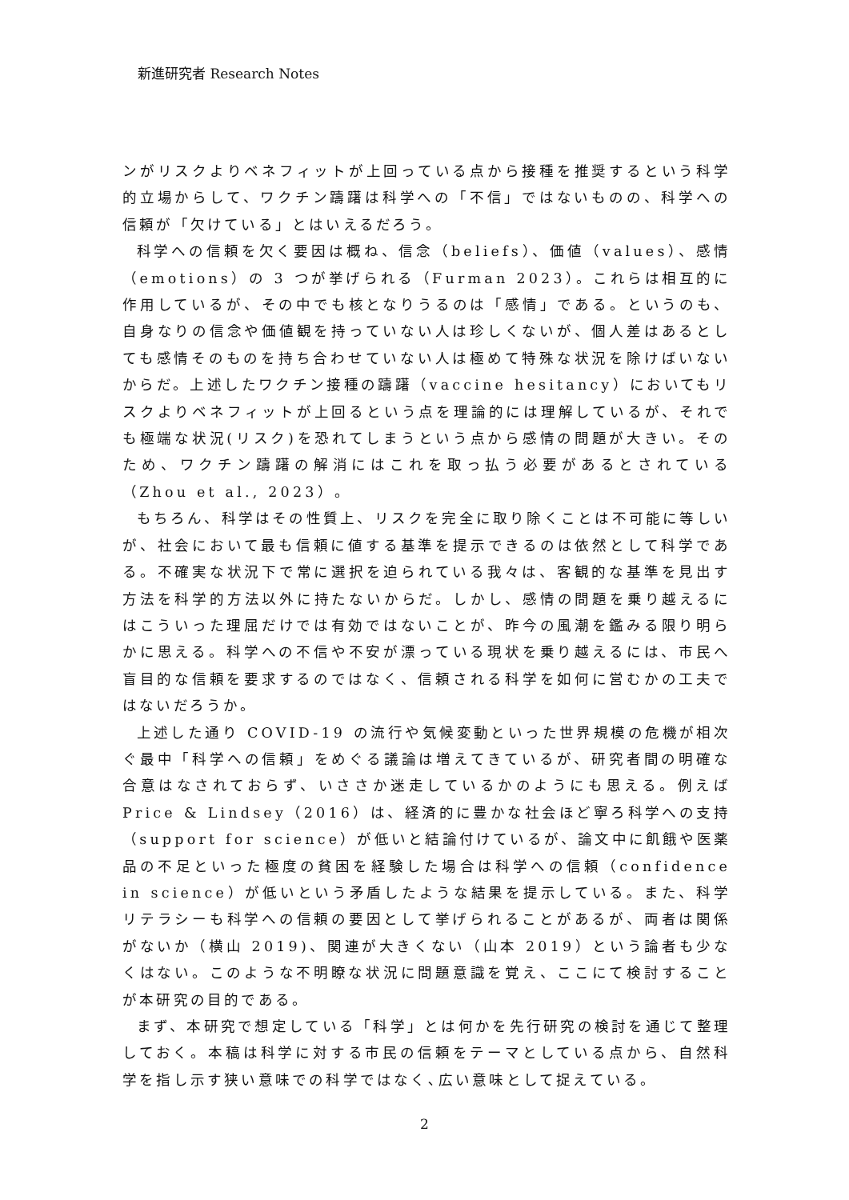新進研究者 Research Notes
ンがリスクよりベネフィットが上回っている点から接種を推奨するという科学的立場からして、ワクチン躊躇は科学への「不信」ではないものの、科学への信頼が「欠けている」とはいえるだろう。
科学への信頼を欠く要因は概ね、信念（beliefs）、価値（values）、感情（emotions）の 3 つが挙げられる（Furman 2023）。これらは相互的に作用しているが、その中でも核となりうるのは「感情」である。というのも、自身なりの信念や価値観を持っていない人は珍しくないが、個人差はあるとしても感情そのものを持ち合わせていない人は極めて特殊な状況を除けばいないからだ。上述したワクチン接種の躊躇（vaccine hesitancy）においてもリスクよりベネフィットが上回るという点を理論的には理解しているが、それでも極端な状況(リスク)を恐れてしまうという点から感情の問題が大きい。そのため、ワクチン躊躇の解消にはこれを取っ払う必要があるとされている（Zhou et al., 2023）。
もちろん、科学はその性質上、リスクを完全に取り除くことは不可能に等しいが、社会において最も信頼に値する基準を提示できるのは依然として科学である。不確実な状況下で常に選択を迫られている我々は、客観的な基準を見出す方法を科学的方法以外に持たないからだ。しかし、感情の問題を乗り越えるにはこういった理屈だけでは有効ではないことが、昨今の風潮を鑑みる限り明らかに思える。科学への不信や不安が漂っている現状を乗り越えるには、市民へ盲目的な信頼を要求するのではなく、信頼される科学を如何に営むかの工夫ではないだろうか。
上述した通り COVID-19 の流行や気候変動といった世界規模の危機が相次ぐ最中「科学への信頼」をめぐる議論は増えてきているが、研究者間の明確な合意はなされておらず、いささか迷走しているかのようにも思える。例えば Price & Lindsey（2016）は、経済的に豊かな社会ほど寧ろ科学への支持（support for science）が低いと結論付けているが、論文中に飢餓や医薬品の不足といった極度の貧困を経験した場合は科学への信頼（confidence in science）が低いという矛盾したような結果を提示している。また、科学リテラシーも科学への信頼の要因として挙げられることがあるが、両者は関係がないか（横山 2019)、関連が大きくない（山本 2019）という論者も少なくはない。このような不明瞭な状況に問題意識を覚え、ここにて検討することが本研究の目的である。
まず、本研究で想定している「科学」とは何かを先行研究の検討を通じて整理しておく。本稿は科学に対する市民の信頼をテーマとしている点から、自然科学を指し示す狭い意味での科学ではなく､広い意味として捉えている。
2